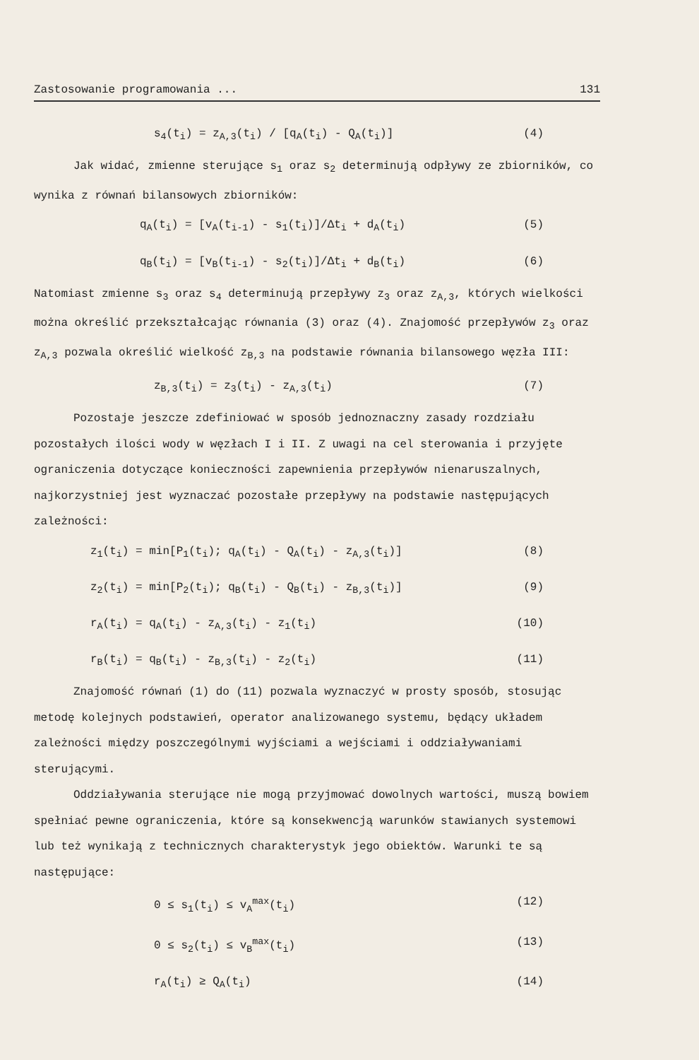Zastosowanie programowania ... 131
s<sub>4</sub>(t<sub>i</sub>) = z<sub>A,3</sub>(t<sub>i</sub>) / [q<sub>A</sub>(t<sub>i</sub>) - Q<sub>A</sub>(t<sub>i</sub>)] (4)
Jak widać, zmienne sterujące s<sub>1</sub> oraz s<sub>2</sub> determinują odpływy ze zbiorników, co wynika z równań bilansowych zbiorników:
q<sub>A</sub>(t<sub>i</sub>) = [v<sub>A</sub>(t<sub>i-1</sub>) - s<sub>1</sub>(t<sub>i</sub>)]/Δt<sub>i</sub> + d<sub>A</sub>(t<sub>i</sub>) (5)
q<sub>B</sub>(t<sub>i</sub>) = [v<sub>B</sub>(t<sub>i-1</sub>) - s<sub>2</sub>(t<sub>i</sub>)]/Δt<sub>i</sub> + d<sub>B</sub>(t<sub>i</sub>) (6)
Natomiast zmienne s<sub>3</sub> oraz s<sub>4</sub> determinują przepływy z<sub>3</sub> oraz z<sub>A,3</sub>, których wielkości można określić przekształcając równania (3) oraz (4). Znajomość przepływów z<sub>3</sub> oraz z<sub>A,3</sub> pozwala określić wielkość z<sub>B,3</sub> na podstawie równania bilansowego węzła III:
z<sub>B,3</sub>(t<sub>i</sub>) = z<sub>3</sub>(t<sub>i</sub>) - z<sub>A,3</sub>(t<sub>i</sub>) (7)
Pozostaje jeszcze zdefiniować w sposób jednoznaczny zasady rozdziału pozostałych ilości wody w węzłach I i II. Z uwagi na cel sterowania i przyjęte ograniczenia dotyczące konieczności zapewnienia przepływów nienaruszalnych, najkorzystniej jest wyznaczać pozostałe przepływy na podstawie następujących zależności:
z<sub>1</sub>(t<sub>i</sub>) = min[P<sub>1</sub>(t<sub>i</sub>); q<sub>A</sub>(t<sub>i</sub>) - Q<sub>A</sub>(t<sub>i</sub>) - z<sub>A,3</sub>(t<sub>i</sub>)] (8)
z<sub>2</sub>(t<sub>i</sub>) = min[P<sub>2</sub>(t<sub>i</sub>); q<sub>B</sub>(t<sub>i</sub>) - Q<sub>B</sub>(t<sub>i</sub>) - z<sub>B,3</sub>(t<sub>i</sub>)] (9)
r<sub>A</sub>(t<sub>i</sub>) = q<sub>A</sub>(t<sub>i</sub>) - z<sub>A,3</sub>(t<sub>i</sub>) - z<sub>1</sub>(t<sub>i</sub>) (10)
r<sub>B</sub>(t<sub>i</sub>) = q<sub>B</sub>(t<sub>i</sub>) - z<sub>B,3</sub>(t<sub>i</sub>) - z<sub>2</sub>(t<sub>i</sub>) (11)
Znajomość równań (1) do (11) pozwala wyznaczyć w prosty sposób, stosując metodę kolejnych podstawień, operator analizowanego systemu, będący układem zależności między poszczególnymi wyjściami a wejściami i oddziaływaniami sterującymi.
Oddziaływania sterujące nie mogą przyjmować dowolnych wartości, muszą bowiem spełniać pewne ograniczenia, które są konsekwencją warunków stawianych systemowi lub też wynikają z technicznych charakterystyk jego obiektów. Warunki te są następujące:
0 ≤ s<sub>1</sub>(t<sub>i</sub>) ≤ v<sub>A</sub><sup>max</sup>(t<sub>i</sub>) (12)
0 ≤ s<sub>2</sub>(t<sub>i</sub>) ≤ v<sub>B</sub><sup>max</sup>(t<sub>i</sub>) (13)
r<sub>A</sub>(t<sub>i</sub>) ≥ Q<sub>A</sub>(t<sub>i</sub>) (14)